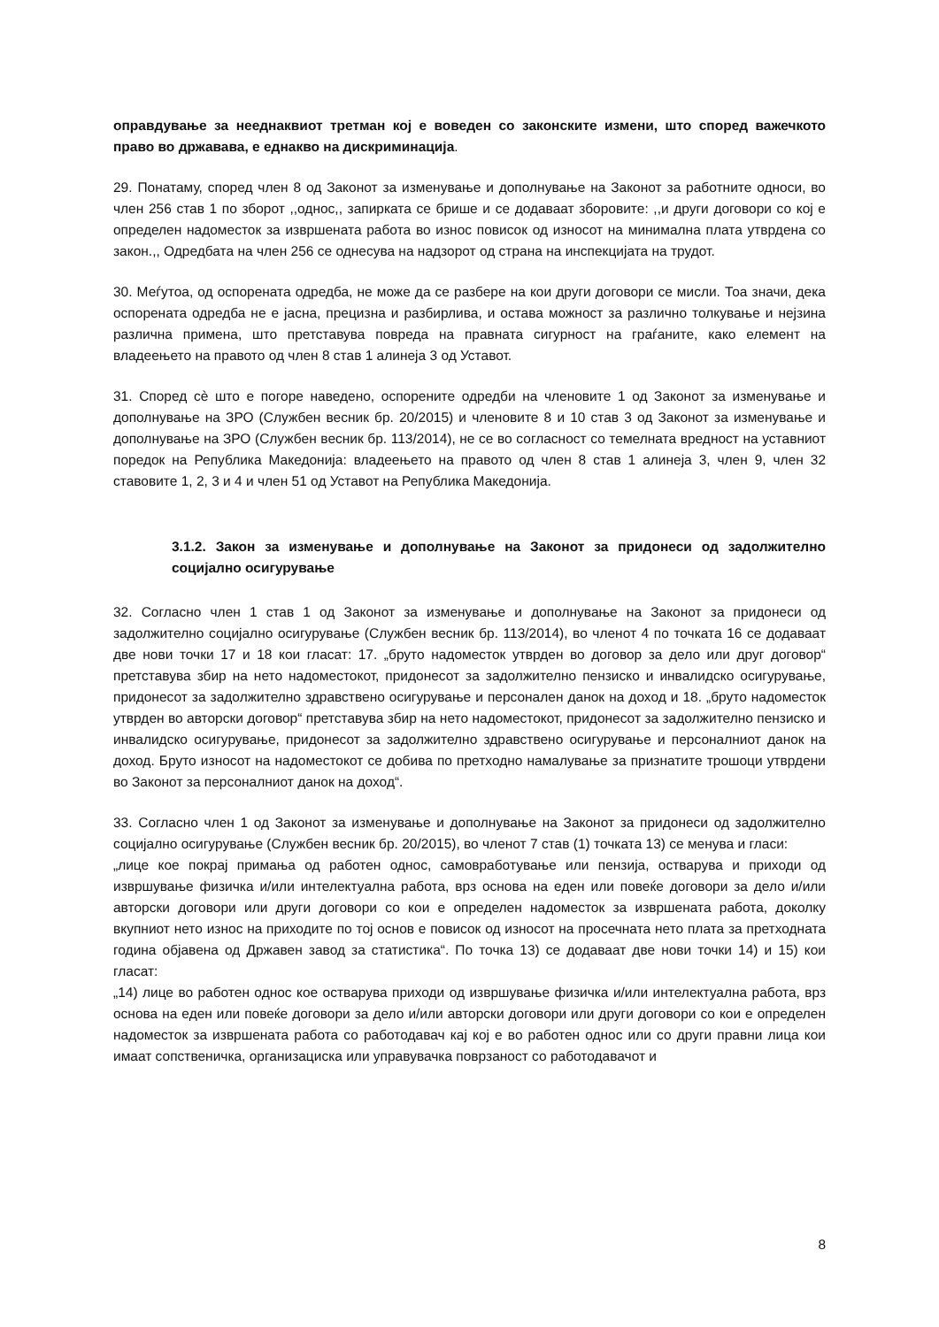оправдување за нееднаквиот третман кој е воведен со законските измени, што според важечкото право во државава, е еднакво на дискриминација.
29. Понатаму, според член 8 од Законот за изменување и дополнување на Законот за работните односи, во член 256 став 1 по зборот ,,однос,, запирката се брише и се додаваат зборовите: ,,и други договори со кој е определен надоместок за извршената работа во износ повисок од износот на минимална плата утврдена со закон.,, Одредбата на член 256 се однесува на надзорот од страна на инспекцијата на трудот.
30. Меѓутоа, од оспорената одредба, не може да се разбере на кои други договори се мисли. Тоа значи, дека оспорената одредба не е јасна, прецизна и разбирлива, и остава можност за различно толкување и нејзина различна примена, што претставува повреда на правната сигурност на граѓаните, како елемент на владеењето на правото од член 8 став 1 алинеја 3 од Уставот.
31. Според сè што е погоре наведено, оспорените одредби на членовите 1 од Законот за изменување и дополнување на ЗРО (Службен весник бр. 20/2015) и членовите 8 и 10 став 3 од Законот за изменување и дополнување на ЗРО (Службен весник бр. 113/2014), не се во согласност со темелната вредност на уставниот поредок на Република Македонија: владеењето на правото од член 8 став 1 алинеја 3, член 9, член 32 ставовите 1, 2, 3 и 4 и член 51 од Уставот на Република Македонија.
3.1.2. Закон за изменување и дополнување на Законот за придонеси од задолжително социјално осигурување
32. Согласно член 1 став 1 од Законот за изменување и дополнување на Законот за придонеси од задолжително социјално осигурување (Службен весник бр. 113/2014), во членот 4 по точката 16 се додаваат две нови точки 17 и 18 кои гласат: 17. „бруто надоместок утврден во договор за дело или друг договор“ претставува збир на нето надоместокот, придонесот за задолжително пензиско и инвалидско осигурување, придонесот за задолжително здравствено осигурување и персонален данок на доход и 18. „бруто надоместок утврден во авторски договор“ претставува збир на нето надоместокот, придонесот за задолжително пензиско и инвалидско осигурување, придонесот за задолжително здравствено осигурување и персоналниот данок на доход. Бруто износот на надоместокот се добива по претходно намалување за признатите трошоци утврдени во Законот за персоналниот данок на доход“.
33. Согласно член 1 од Законот за изменување и дополнување на Законот за придонеси од задолжително социјално осигурување (Службен весник бр. 20/2015), во членот 7 став (1) точката 13) се менува и гласи:
„лице кое покрај примања од работен однос, самовработување или пензија, остварува и приходи од извршување физичка и/или интелектуална работа, врз основа на еден или повеќе договори за дело и/или авторски договори или други договори со кои е определен надоместок за извршената работа, доколку вкупниот нето износ на приходите по тој основ е повисок од износот на просечната нето плата за претходната година објавена од Државен завод за статистика“. По точка 13) се додаваат две нови точки 14) и 15) кои гласат:
„14) лице во работен однос кое остварува приходи од извршување физичка и/или интелектуална работа, врз основа на еден или повеќе договори за дело и/или авторски договори или други договори со кои е определен надоместок за извршената работа со работодавач кај кој е во работен однос или со други правни лица кои имаат сопственичка, организациска или управувачка поврзаност со работодавачот и
8